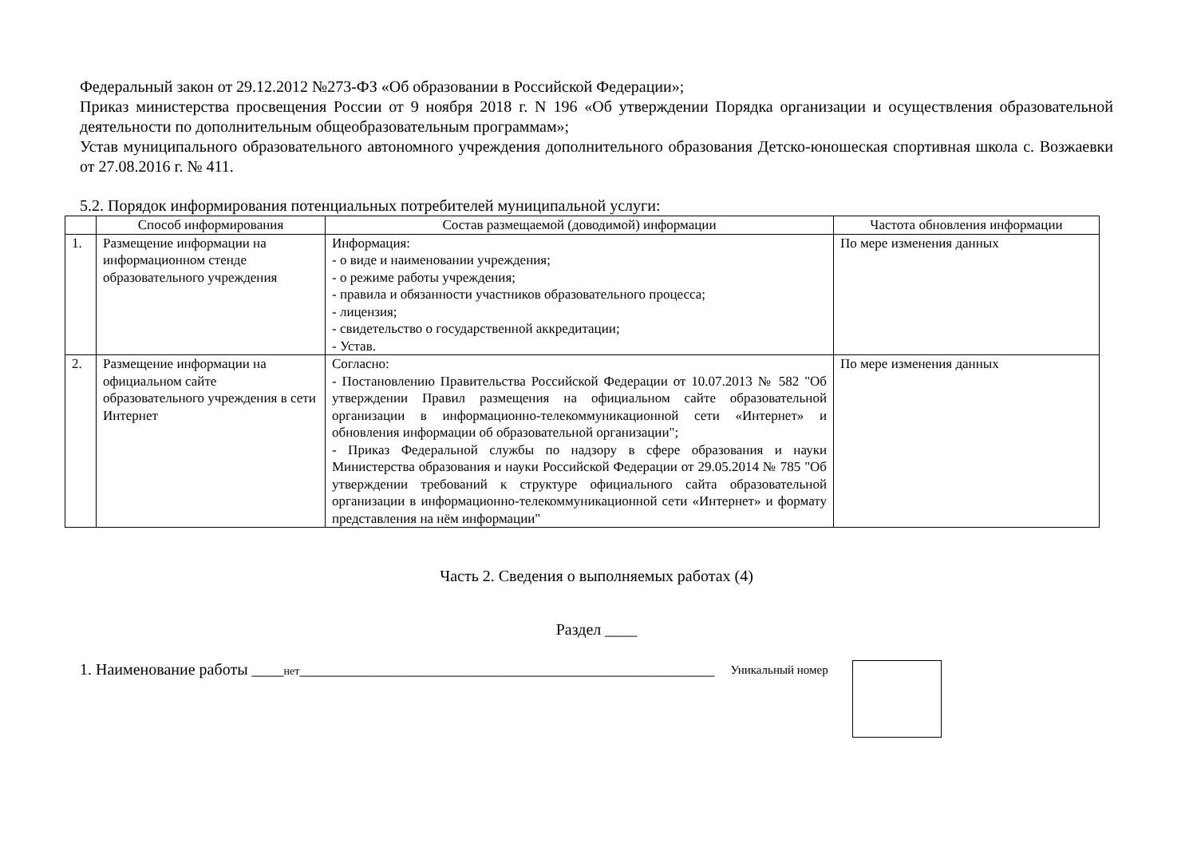Федеральный закон от 29.12.2012 №273-ФЗ «Об образовании в Российской Федерации»;
Приказ министерства просвещения России от 9 ноября 2018 г. N 196 «Об утверждении Порядка организации и осуществления образовательной деятельности по дополнительным общеобразовательным программам»;
Устав муниципального образовательного автономного учреждения дополнительного образования Детско-юношеская спортивная школа с. Возжаевки от 27.08.2016 г. № 411.
5.2. Порядок информирования потенциальных потребителей муниципальной услуги:
| | Способ информирования | Состав размещаемой (доводимой) информации | Частота обновления информации |
| --- | --- | --- | --- |
| 1. | Размещение информации на информационном стенде образовательного учреждения | Информация: - о виде и наименовании учреждения; - о режиме работы учреждения; - правила и обязанности участников образовательного процесса; - лицензия; - свидетельство о государственной аккредитации; - Устав. | По мере изменения данных |
| 2. | Размещение информации на официальном сайте образовательного учреждения в сети Интернет | Согласно: - Постановлению Правительства Российской Федерации от 10.07.2013 № 582 "Об утверждении Правил размещения на официальном сайте образовательной организации в информационно-телекоммуникационной сети «Интернет» и обновления информации об образовательной организации"; - Приказ Федеральной службы по надзору в сфере образования и науки Министерства образования и науки Российской Федерации от 29.05.2014 № 785 "Об утверждении требований к структуре официального сайта образовательной организации в информационно-телекоммуникационной сети «Интернет» и формату представления на нём информации" | По мере изменения данных |
Часть 2. Сведения о выполняемых работах (4)
Раздел ____
1. Наименование работы ____нет____________________________________________________ Уникальный номер